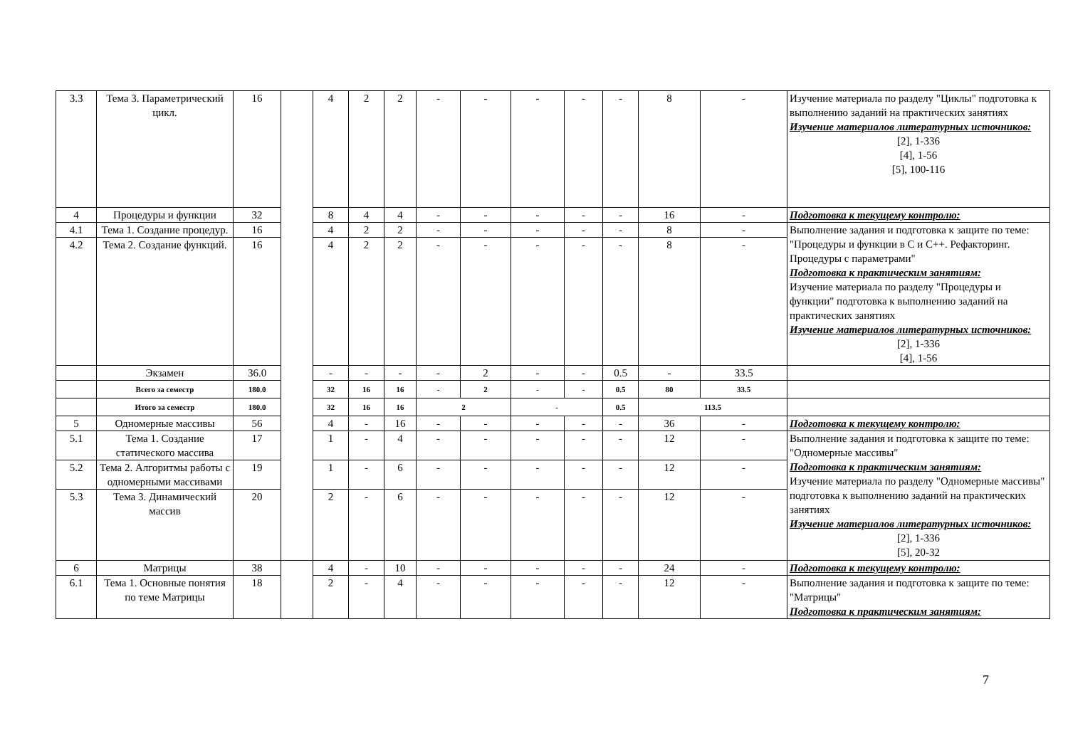| 3.3 | Тема 3. Параметрический цикл. | 16 | | 4 | 2 | 2 | - | - | - | - | - | 8 | - | Изучение материала по разделу "Циклы" подготовка к выполнению заданий на практических занятиях Изучение материалов литературных источников: [2], 1-336 [4], 1-56 [5], 100-116 |
| 4 | Процедуры и функции | 32 | | 8 | 4 | 4 | - | - | - | - | - | 16 | - | Подготовка к текущему контролю: |
| 4.1 | Тема 1. Создание процедур. | 16 | | 4 | 2 | 2 | - | - | - | - | - | 8 | - | Выполнение задания и подготовка к защите по теме: "Процедуры и функции в C и C++. Рефакторинг. Процедуры с параметрами" Подготовка к практическим занятиям: Изучение материала по разделу "Процедуры и функции" подготовка к выполнению заданий на практических занятиях Изучение материалов литературных источников: [2], 1-336 [4], 1-56 |
| 4.2 | Тема 2. Создание функций. | 16 | | 4 | 2 | 2 | - | - | - | - | - | 8 | - | |
| | Экзамен | 36.0 | | - | - | - | - | 2 | - | - | 0.5 | - | 33.5 | |
| | Всего за семестр | 180.0 | | 32 | 16 | 16 | - | 2 | - | - | 0.5 | 80 | 33.5 | |
| | Итого за семестр | 180.0 | | 32 | 16 | 16 | 2 | | - | | 0.5 | 113.5 | | |
| 5 | Одномерные массивы | 56 | | 4 | - | 16 | - | - | - | - | - | 36 | - | Подготовка к текущему контролю: |
| 5.1 | Тема 1. Создание статического массива | 17 | | 1 | - | 4 | - | - | - | - | - | 12 | - | Выполнение задания и подготовка к защите по теме: "Одномерные массивы" Подготовка к практическим занятиям: Изучение материала по разделу "Одномерные массивы" подготовка к выполнению заданий на практических занятиях Изучение материалов литературных источников: [2], 1-336 [5], 20-32 |
| 5.2 | Тема 2. Алгоритмы работы с одномерными массивами | 19 | | 1 | - | 6 | - | - | - | - | - | 12 | - | |
| 5.3 | Тема 3. Динамический массив | 20 | | 2 | - | 6 | - | - | - | - | - | 12 | - | |
| 6 | Матрицы | 38 | | 4 | - | 10 | - | - | - | - | - | 24 | - | Подготовка к текущему контролю: |
| 6.1 | Тема 1. Основные понятия по теме Матрицы | 18 | | 2 | - | 4 | - | - | - | - | - | 12 | - | Выполнение задания и подготовка к защите по теме: "Матрицы" Подготовка к практическим занятиям: |
7